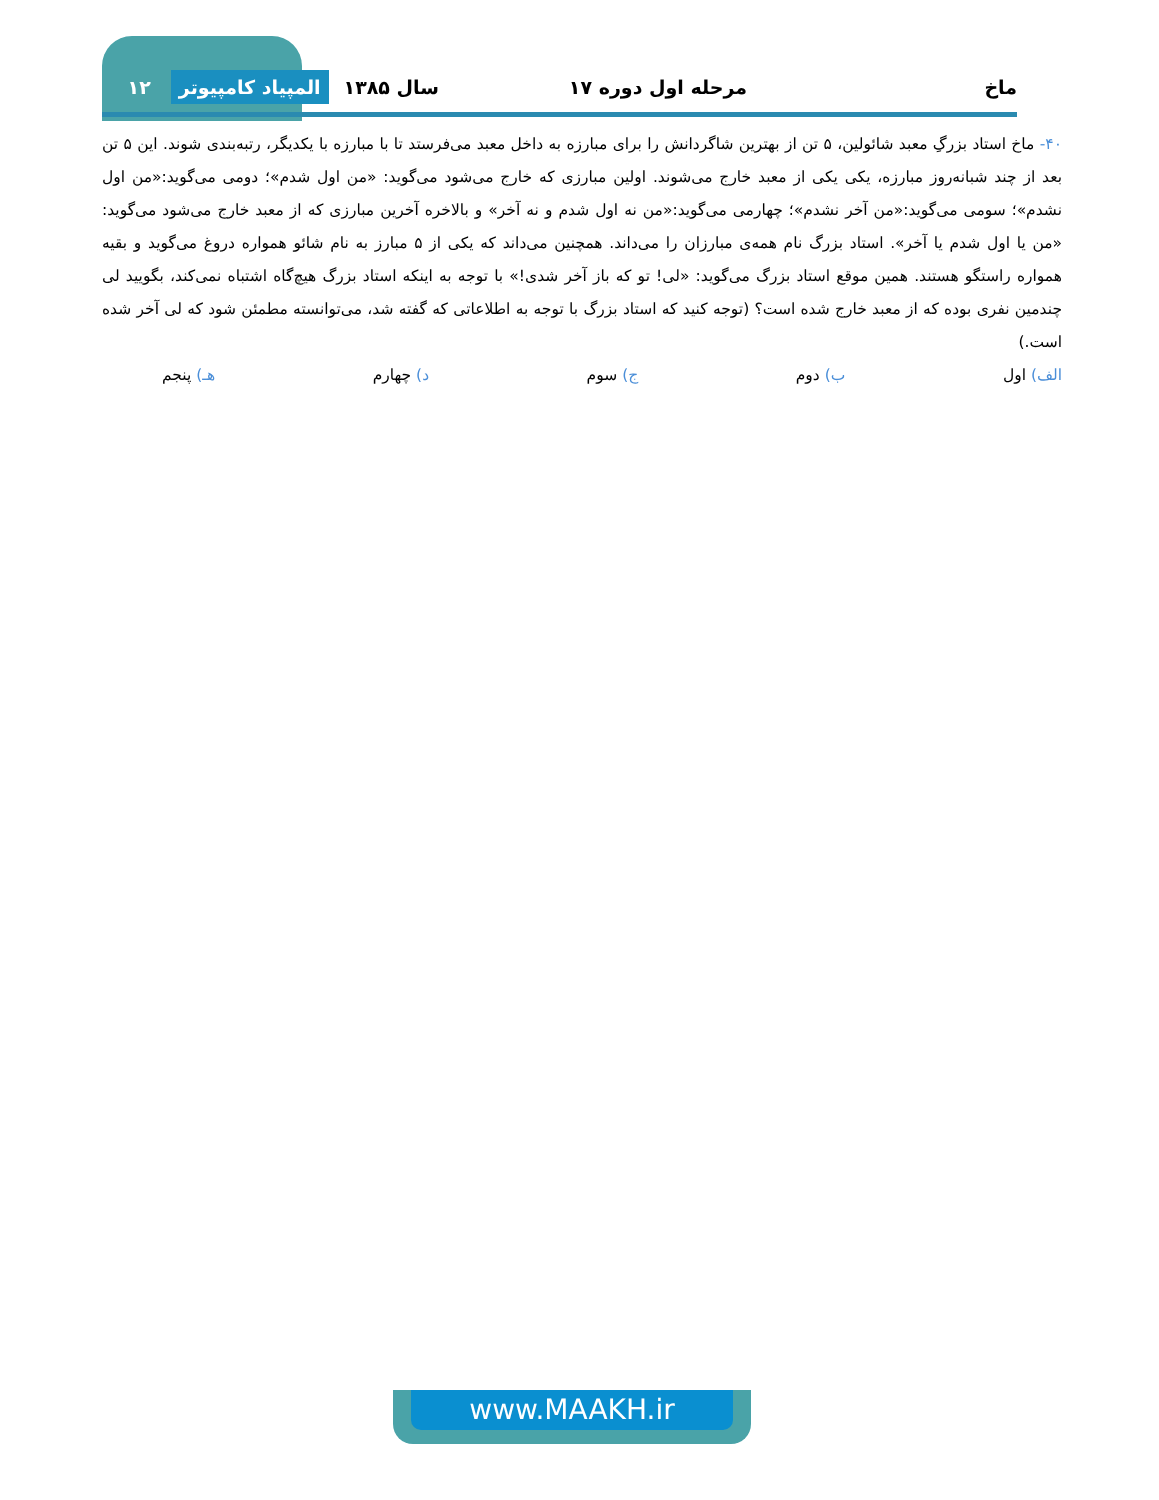ماخ مرحله اول دوره ۱۷ سال ۱۳۸۵ المپیاد کامپیوتر ۱۲
۴۰- ماخ استاد بزرگِ معبد شائولین، ۵ تن از بهترین شاگردانش را برای مبارزه به داخل معبد می‌فرستد تا با مبارزه با یکدیگر، رتبه‌بندی شوند. این ۵ تن بعد از چند شبانه‌روز مبارزه، یکی یکی از معبد خارج می‌شوند. اولین مبارزی که خارج می‌شود می‌گوید: «من اول شدم»؛ دومی می‌گوید:«من اول نشدم»؛ سومی می‌گوید:«من آخر نشدم»؛ چهارمی می‌گوید:«من نه اول شدم و نه آخر» و بالاخره آخرین مبارزی که از معبد خارج می‌شود می‌گوید: «من یا اول شدم یا آخر». استاد بزرگ نام همه‌ی مبارزان را می‌داند. همچنین می‌داند که یکی از ۵ مبارز به نام شائو همواره دروغ می‌گوید و بقیه همواره راستگو هستند. همین موقع استاد بزرگ می‌گوید: «لی! تو که باز آخر شدی!» با توجه به اینکه استاد بزرگ هیچ‌گاه اشتباه نمی‌کند، بگویید لی چندمین نفری بوده که از معبد خارج شده است؟ (توجه کنید که استاد بزرگ با توجه به اطلاعاتی که گفته شد، می‌توانسته مطمئن شود که لی آخر شده است.)
الف) اول ب) دوم ج) سوم د) چهارم هـ) پنجم
www.MAAKH.ir